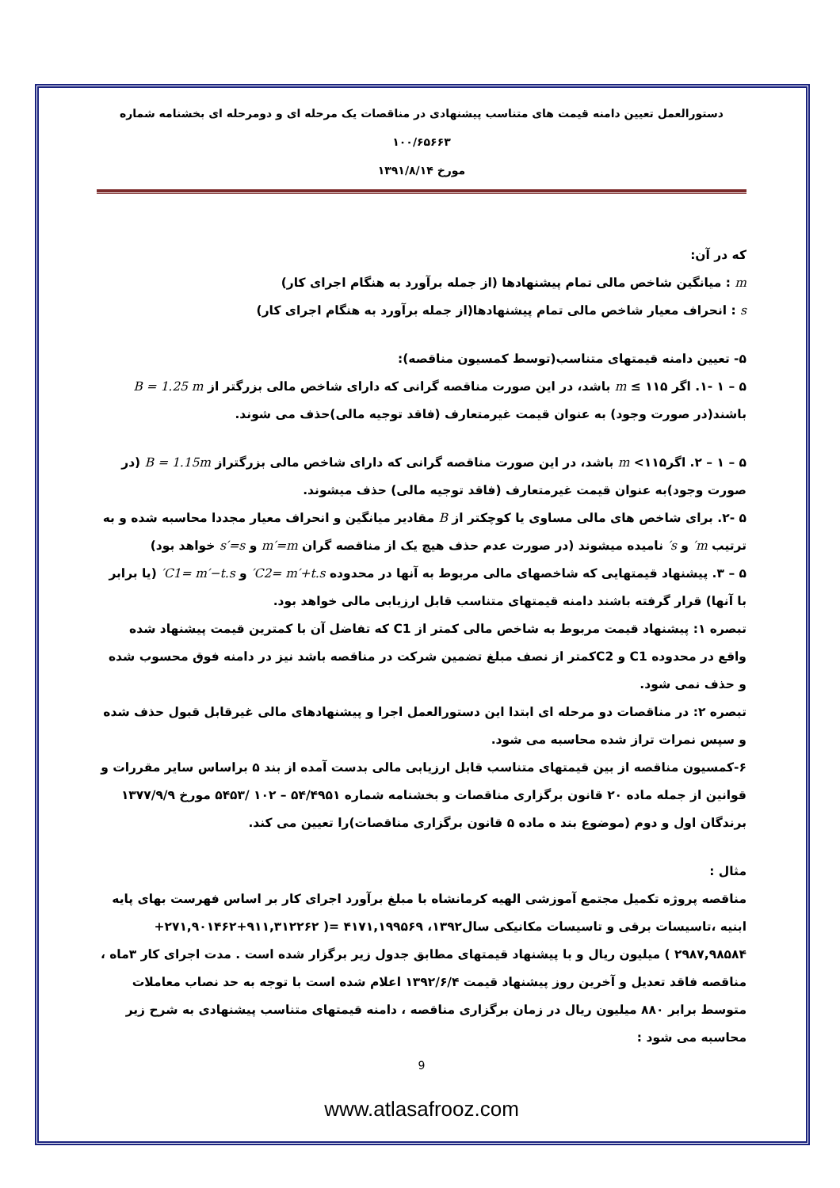دستورالعمل تعیین دامنه قیمت های متناسب پیشنهادی در مناقصات یک مرحله ای و دومرحله ای بخشنامه شماره ۱۰۰/۶۵۶۶۳
مورخ ۱۳۹۱/۸/۱۴
که در آن:
m : میانگین شاخص مالی تمام پیشنهادها (از جمله برآورد به هنگام اجرای کار)
s : انحراف معیار شاخص مالی تمام پیشنهادها(از جمله برآورد به هنگام اجرای کار)
۵- تعیین دامنه قیمتهای متناسب(توسط کمسیون مناقصه):
۵ – ۱ -۱. اگر ۱۱۵ ≥ m باشد، در این صورت مناقصه گرانی که دارای شاخص مالی بزرگتر از B = 1.25 m باشند(در صورت وجود) به عنوان قیمت غیرمتعارف (فاقد توجیه مالی)حذف می شوند.
۵ – ۱ – ۲. اگر۱۱۵> m باشد، در این صورت مناقصه گرانی که دارای شاخص مالی بزرگتراز B = 1.15m (در صورت وجود)به عنوان قیمت غیرمتعارف (فاقد توجیه مالی) حذف میشوند.
۵ -۲. برای شاخص های مالی مساوی یا کوچکتر از B مقادیر میانگین و انحراف معیار مجددا محاسبه شده و به ترتیب m′ و s′ نامیده میشوند (در صورت عدم حذف هیچ یک از مناقصه گران m′=m و s′=s خواهد بود)
۵ – ۳. پیشنهاد قیمتهایی که شاخصهای مالی مربوط به آنها در محدوده C2= m′+t.s′ و C1= m′−t.s′ (یا برابر با آنها) قرار گرفته باشند دامنه قیمتهای متناسب قابل ارزیابی مالی خواهد بود.
تبصره ۱: پیشنهاد قیمت مربوط به شاخص مالی کمتر از C1 که تفاضل آن با کمترین قیمت پیشنهاد شده واقع در محدوده C1 و C2کمتر از نصف مبلغ تضمین شرکت در مناقصه باشد نیز در دامنه فوق محسوب شده و حذف نمی شود.
تبصره ۲: در مناقصات دو مرحله ای ابتدا این دستورالعمل اجرا و پیشنهادهای مالی غیرقابل قبول حذف شده و سپس نمرات تراز شده محاسبه می شود.
۶-کمسیون مناقصه از بین قیمتهای متناسب قابل ارزیابی مالی بدست آمده از بند ۵ براساس سایر مقررات و قوانین از جمله ماده ۲۰ قانون برگزاری مناقصات و بخشنامه شماره ۵۴/۴۹۵۱ – ۱۰۲ /۵۴۵۳ مورخ ۱۳۷۷/۹/۹ برندگان اول و دوم (موضوع بند ه ماده ۵ قانون برگزاری مناقصات)را تعیین می کند.
مثال :
مناقصه پروژه تکمیل مجتمع آموزشی الهیه کرمانشاه با مبلغ برآورد اجرای کار بر اساس فهرست بهای پایه ابنیه ،تاسیسات برقی و تاسیسات مکانیکی سال۱۳۹۲، ۴۱۷۱,۱۹۹۵۶۹ =( ۹۱۱,۳۱۲۲۶۲+۲۷۱,۹۰۱۴۶۲+ ۲۹۸۷,۹۸۵۸۴ ) میلیون ریال و با پیشنهاد قیمتهای مطابق جدول زیر برگزار شده است . مدت اجرای کار ۳ماه ، مناقصه فاقد تعدیل و آخرین روز پیشنهاد قیمت ۱۳۹۲/۶/۴ اعلام شده است با توجه به حد نصاب معاملات متوسط برابر ۸۸۰ میلیون ریال در زمان برگزاری مناقصه ، دامنه قیمتهای متناسب پیشنهادی به شرح زیر محاسبه می شود :
9
www.atlasafrooz.com